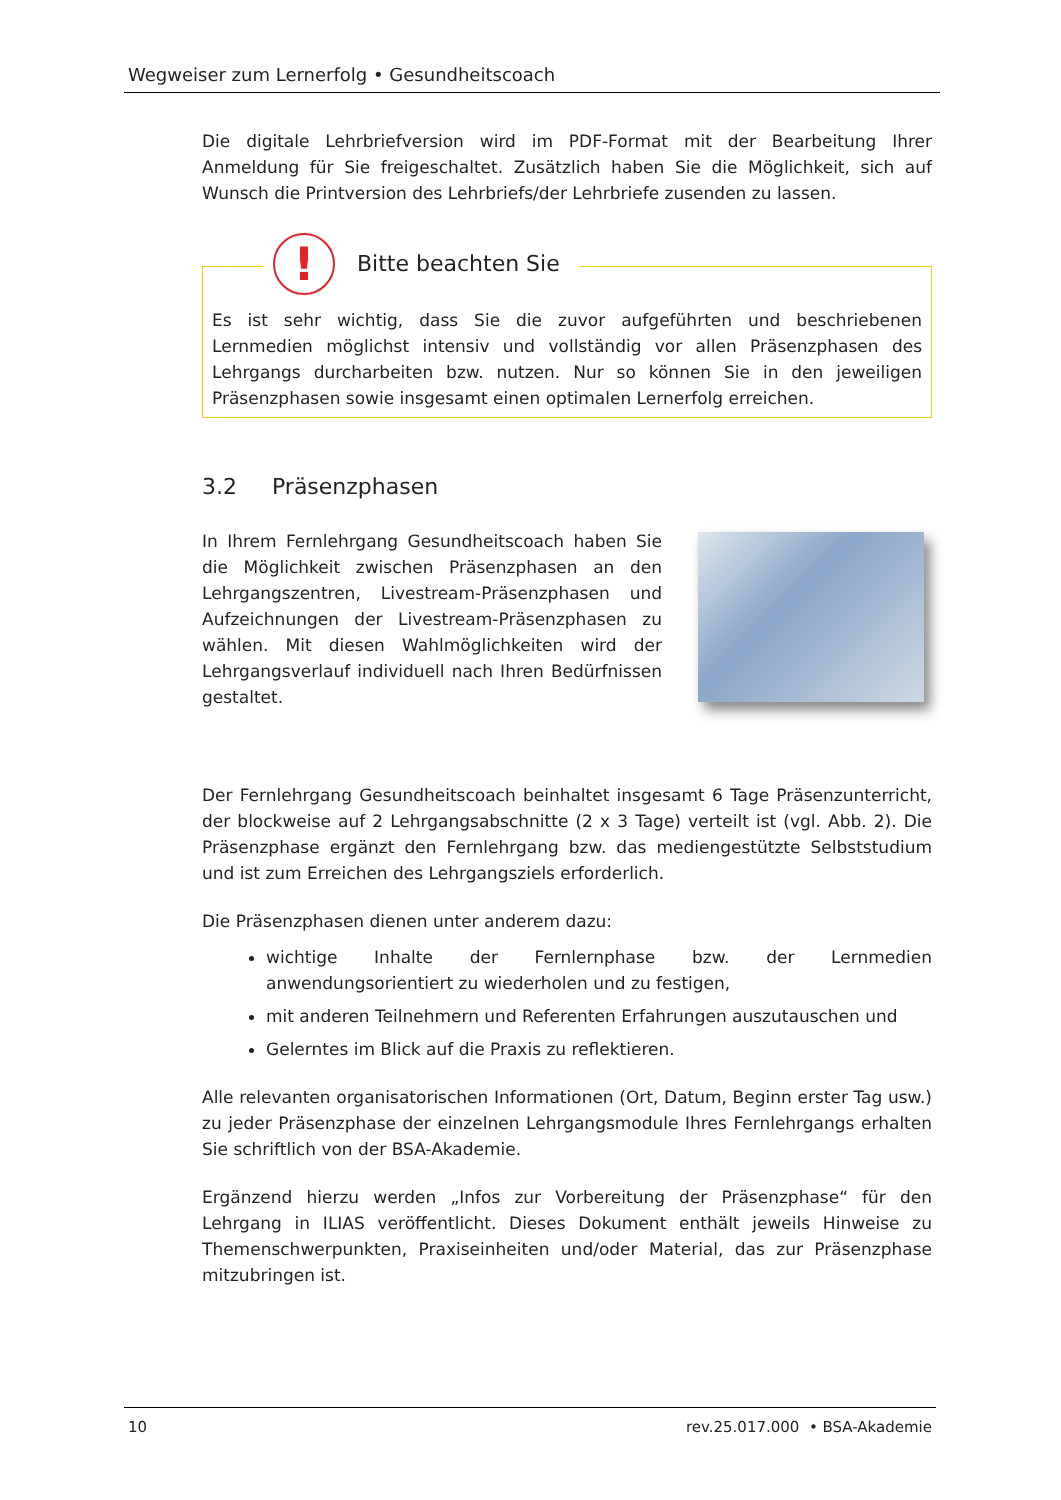Wegweiser zum Lernerfolg • Gesundheitscoach
Die digitale Lehrbriefversion wird im PDF-Format mit der Bearbeitung Ihrer Anmeldung für Sie freigeschaltet. Zusätzlich haben Sie die Möglichkeit, sich auf Wunsch die Printversion des Lehrbriefs/der Lehrbriefe zusenden zu lassen.
!
Bitte beachten Sie
Es ist sehr wichtig, dass Sie die zuvor aufgeführten und beschriebenen Lernmedien möglichst intensiv und vollständig vor allen Präsenzphasen des Lehrgangs durcharbeiten bzw. nutzen. Nur so können Sie in den jeweiligen Präsenzphasen sowie insgesamt einen optimalen Lernerfolg erreichen.
3.2 Präsenzphasen
In Ihrem Fernlehrgang Gesundheitscoach haben Sie die Möglichkeit zwischen Präsenzphasen an den Lehrgangszentren, Livestream-Präsenzphasen und Aufzeichnungen der Livestream-Präsenzphasen zu wählen. Mit diesen Wahlmöglichkeiten wird der Lehrgangsverlauf individuell nach Ihren Bedürfnissen gestaltet.
Der Fernlehrgang Gesundheitscoach beinhaltet insgesamt 6 Tage Präsenzunterricht, der blockweise auf 2 Lehrgangsabschnitte (2 x 3 Tage) verteilt ist (vgl. Abb. 2). Die Präsenzphase ergänzt den Fernlehrgang bzw. das mediengestützte Selbststudium und ist zum Erreichen des Lehrgangsziels erforderlich.
Die Präsenzphasen dienen unter anderem dazu:
wichtige Inhalte der Fernlernphase bzw. der Lernmedien anwendungsorientiert zu wiederholen und zu festigen,
mit anderen Teilnehmern und Referenten Erfahrungen auszutauschen und
Gelerntes im Blick auf die Praxis zu reflektieren.
Alle relevanten organisatorischen Informationen (Ort, Datum, Beginn erster Tag usw.) zu jeder Präsenzphase der einzelnen Lehrgangsmodule Ihres Fernlehrgangs erhalten Sie schriftlich von der BSA-Akademie.
Ergänzend hierzu werden „Infos zur Vorbereitung der Präsenzphase“ für den Lehrgang in ILIAS veröffentlicht. Dieses Dokument enthält jeweils Hinweise zu Themenschwerpunkten, Praxiseinheiten und/oder Material, das zur Präsenzphase mitzubringen ist.
10 rev.25.017.000 • BSA-Akademie